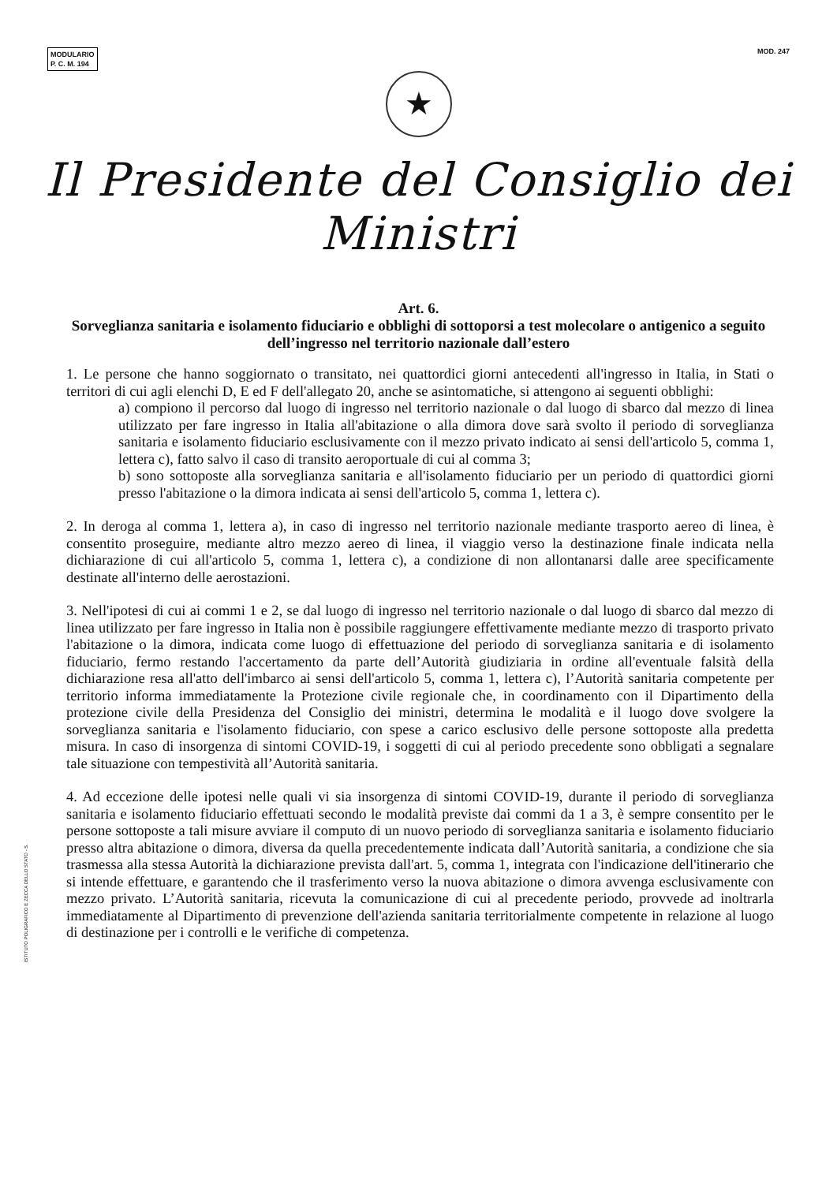MODULARIO
P. C. M. 194
MOD. 247
★
Il Presidente del Consiglio dei Ministri
Art. 6.
Sorveglianza sanitaria e isolamento fiduciario e obblighi di sottoporsi a test molecolare o antigenico a seguito dell’ingresso nel territorio nazionale dall’estero
1. Le persone che hanno soggiornato o transitato, nei quattordici giorni antecedenti all'ingresso in Italia, in Stati o territori di cui agli elenchi D, E ed F dell'allegato 20, anche se asintomatiche, si attengono ai seguenti obblighi:
a) compiono il percorso dal luogo di ingresso nel territorio nazionale o dal luogo di sbarco dal mezzo di linea utilizzato per fare ingresso in Italia all'abitazione o alla dimora dove sarà svolto il periodo di sorveglianza sanitaria e isolamento fiduciario esclusivamente con il mezzo privato indicato ai sensi dell'articolo 5, comma 1, lettera c), fatto salvo il caso di transito aeroportuale di cui al comma 3;
b) sono sottoposte alla sorveglianza sanitaria e all'isolamento fiduciario per un periodo di quattordici giorni presso l'abitazione o la dimora indicata ai sensi dell'articolo 5, comma 1, lettera c).
2. In deroga al comma 1, lettera a), in caso di ingresso nel territorio nazionale mediante trasporto aereo di linea, è consentito proseguire, mediante altro mezzo aereo di linea, il viaggio verso la destinazione finale indicata nella dichiarazione di cui all'articolo 5, comma 1, lettera c), a condizione di non allontanarsi dalle aree specificamente destinate all'interno delle aerostazioni.
3. Nell'ipotesi di cui ai commi 1 e 2, se dal luogo di ingresso nel territorio nazionale o dal luogo di sbarco dal mezzo di linea utilizzato per fare ingresso in Italia non è possibile raggiungere effettivamente mediante mezzo di trasporto privato l'abitazione o la dimora, indicata come luogo di effettuazione del periodo di sorveglianza sanitaria e di isolamento fiduciario, fermo restando l'accertamento da parte dell’Autorità giudiziaria in ordine all'eventuale falsità della dichiarazione resa all'atto dell'imbarco ai sensi dell'articolo 5, comma 1, lettera c), l’Autorità sanitaria competente per territorio informa immediatamente la Protezione civile regionale che, in coordinamento con il Dipartimento della protezione civile della Presidenza del Consiglio dei ministri, determina le modalità e il luogo dove svolgere la sorveglianza sanitaria e l'isolamento fiduciario, con spese a carico esclusivo delle persone sottoposte alla predetta misura. In caso di insorgenza di sintomi COVID-19, i soggetti di cui al periodo precedente sono obbligati a segnalare tale situazione con tempestività all’Autorità sanitaria.
4. Ad eccezione delle ipotesi nelle quali vi sia insorgenza di sintomi COVID-19, durante il periodo di sorveglianza sanitaria e isolamento fiduciario effettuati secondo le modalità previste dai commi da 1 a 3, è sempre consentito per le persone sottoposte a tali misure avviare il computo di un nuovo periodo di sorveglianza sanitaria e isolamento fiduciario presso altra abitazione o dimora, diversa da quella precedentemente indicata dall’Autorità sanitaria, a condizione che sia trasmessa alla stessa Autorità la dichiarazione prevista dall'art. 5, comma 1, integrata con l'indicazione dell'itinerario che si intende effettuare, e garantendo che il trasferimento verso la nuova abitazione o dimora avvenga esclusivamente con mezzo privato. L’Autorità sanitaria, ricevuta la comunicazione di cui al precedente periodo, provvede ad inoltrarla immediatamente al Dipartimento di prevenzione dell'azienda sanitaria territorialmente competente in relazione al luogo di destinazione per i controlli e le verifiche di competenza.
ISTITUTO POLIGRAFICO E ZECCA DELLO STATO - S.